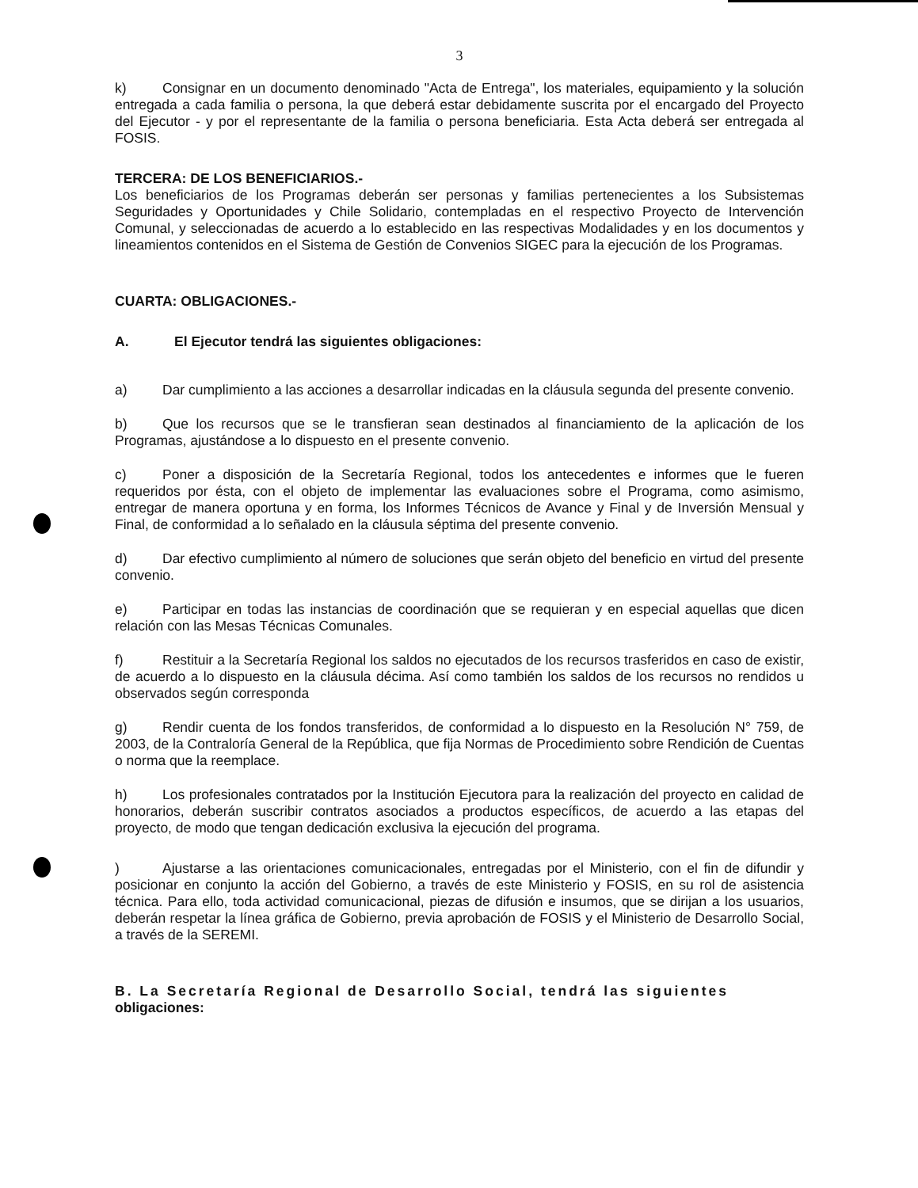3
k) Consignar en un documento denominado "Acta de Entrega", los materiales, equipamiento y la solución entregada a cada familia o persona, la que deberá estar debidamente suscrita por el encargado del Proyecto del Ejecutor - y por el representante de la familia o persona beneficiaria. Esta Acta deberá ser entregada al FOSIS.
TERCERA: DE LOS BENEFICIARIOS.-
Los beneficiarios de los Programas deberán ser personas y familias pertenecientes a los Subsistemas Seguridades y Oportunidades y Chile Solidario, contempladas en el respectivo Proyecto de Intervención Comunal, y seleccionadas de acuerdo a lo establecido en las respectivas Modalidades y en los documentos y lineamientos contenidos en el Sistema de Gestión de Convenios SIGEC para la ejecución de los Programas.
CUARTA: OBLIGACIONES.-
A. El Ejecutor tendrá las siguientes obligaciones:
a) Dar cumplimiento a las acciones a desarrollar indicadas en la cláusula segunda del presente convenio.
b) Que los recursos que se le transfieran sean destinados al financiamiento de la aplicación de los Programas, ajustándose a lo dispuesto en el presente convenio.
c) Poner a disposición de la Secretaría Regional, todos los antecedentes e informes que le fueren requeridos por ésta, con el objeto de implementar las evaluaciones sobre el Programa, como asimismo, entregar de manera oportuna y en forma, los Informes Técnicos de Avance y Final y de Inversión Mensual y Final, de conformidad a lo señalado en la cláusula séptima del presente convenio.
d) Dar efectivo cumplimiento al número de soluciones que serán objeto del beneficio en virtud del presente convenio.
e) Participar en todas las instancias de coordinación que se requieran y en especial aquellas que dicen relación con las Mesas Técnicas Comunales.
f) Restituir a la Secretaría Regional los saldos no ejecutados de los recursos trasferidos en caso de existir, de acuerdo a lo dispuesto en la cláusula décima. Así como también los saldos de los recursos no rendidos u observados según corresponda
g) Rendir cuenta de los fondos transferidos, de conformidad a lo dispuesto en la Resolución N° 759, de 2003, de la Contraloría General de la República, que fija Normas de Procedimiento sobre Rendición de Cuentas o norma que la reemplace.
h) Los profesionales contratados por la Institución Ejecutora para la realización del proyecto en calidad de honorarios, deberán suscribir contratos asociados a productos específicos, de acuerdo a las etapas del proyecto, de modo que tengan dedicación exclusiva la ejecución del programa.
) Ajustarse a las orientaciones comunicacionales, entregadas por el Ministerio, con el fin de difundir y posicionar en conjunto la acción del Gobierno, a través de este Ministerio y FOSIS, en su rol de asistencia técnica. Para ello, toda actividad comunicacional, piezas de difusión e insumos, que se dirijan a los usuarios, deberán respetar la línea gráfica de Gobierno, previa aprobación de FOSIS y el Ministerio de Desarrollo Social, a través de la SEREMI.
B. La Secretaría Regional de Desarrollo Social, tendrá las siguientes obligaciones: